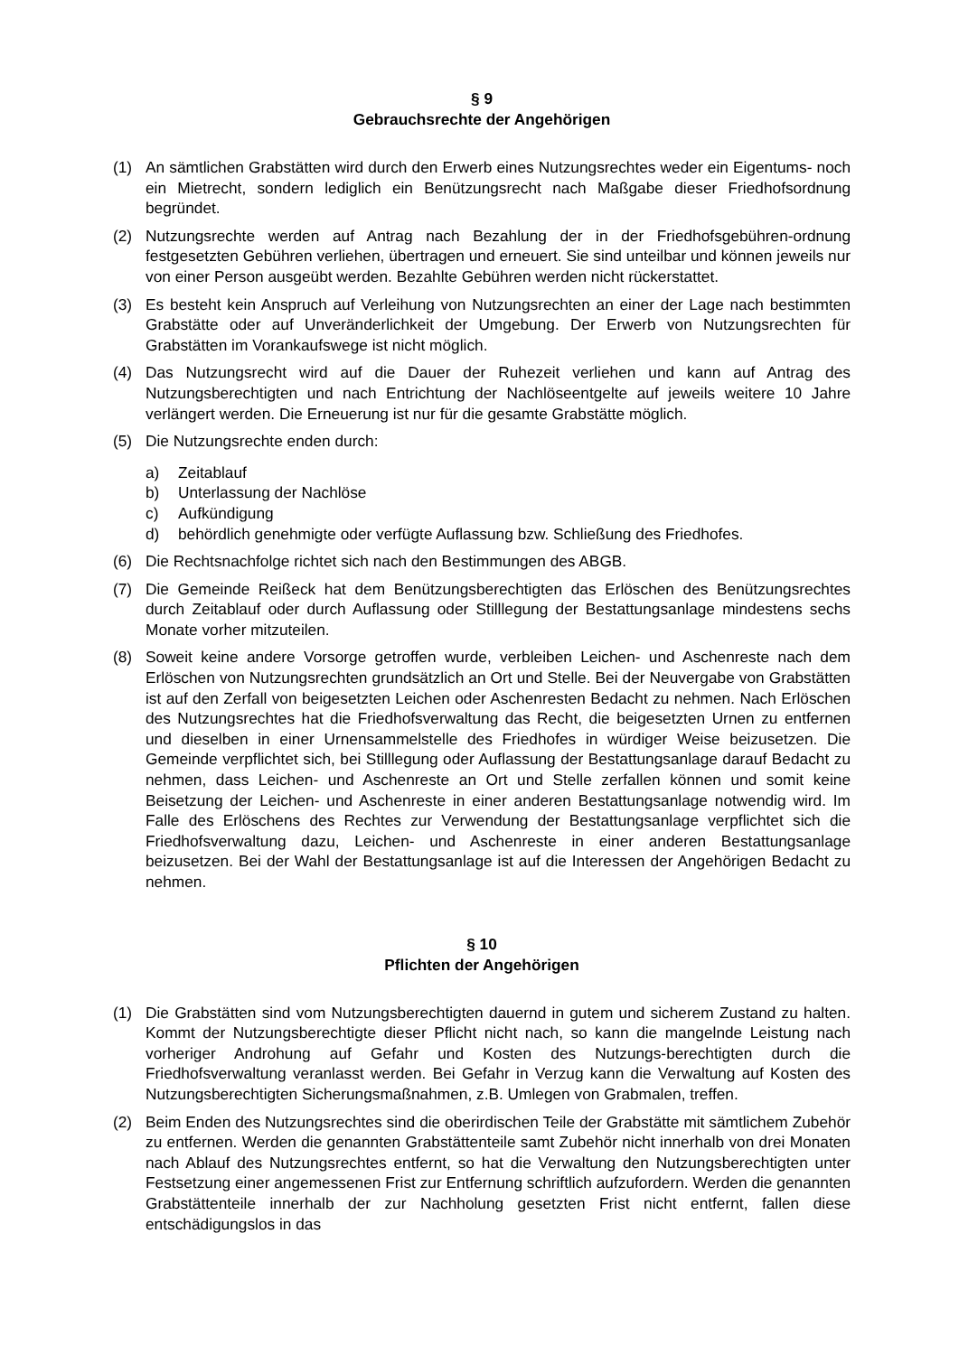§ 9
Gebrauchsrechte der Angehörigen
(1) An sämtlichen Grabstätten wird durch den Erwerb eines Nutzungsrechtes weder ein Eigentums- noch ein Mietrecht, sondern lediglich ein Benützungsrecht nach Maßgabe dieser Friedhofsordnung begründet.
(2) Nutzungsrechte werden auf Antrag nach Bezahlung der in der Friedhofsgebühren-ordnung festgesetzten Gebühren verliehen, übertragen und erneuert. Sie sind unteilbar und können jeweils nur von einer Person ausgeübt werden. Bezahlte Gebühren werden nicht rückerstattet.
(3) Es besteht kein Anspruch auf Verleihung von Nutzungsrechten an einer der Lage nach bestimmten Grabstätte oder auf Unveränderlichkeit der Umgebung. Der Erwerb von Nutzungsrechten für Grabstätten im Vorankaufswege ist nicht möglich.
(4) Das Nutzungsrecht wird auf die Dauer der Ruhezeit verliehen und kann auf Antrag des Nutzungsberechtigten und nach Entrichtung der Nachlöseentgelte auf jeweils weitere 10 Jahre verlängert werden. Die Erneuerung ist nur für die gesamte Grabstätte möglich.
(5) Die Nutzungsrechte enden durch:
a) Zeitablauf
b) Unterlassung der Nachlöse
c) Aufkündigung
d) behördlich genehmigte oder verfügte Auflassung bzw. Schließung des Friedhofes.
(6) Die Rechtsnachfolge richtet sich nach den Bestimmungen des ABGB.
(7) Die Gemeinde Reißeck hat dem Benützungsberechtigten das Erlöschen des Benützungsrechtes durch Zeitablauf oder durch Auflassung oder Stilllegung der Bestattungsanlage mindestens sechs Monate vorher mitzuteilen.
(8) Soweit keine andere Vorsorge getroffen wurde, verbleiben Leichen- und Aschenreste nach dem Erlöschen von Nutzungsrechten grundsätzlich an Ort und Stelle. Bei der Neuvergabe von Grabstätten ist auf den Zerfall von beigesetzten Leichen oder Aschenresten Bedacht zu nehmen. Nach Erlöschen des Nutzungsrechtes hat die Friedhofsverwaltung das Recht, die beigesetzten Urnen zu entfernen und dieselben in einer Urnensammelstelle des Friedhofes in würdiger Weise beizusetzen. Die Gemeinde verpflichtet sich, bei Stilllegung oder Auflassung der Bestattungsanlage darauf Bedacht zu nehmen, dass Leichen- und Aschenreste an Ort und Stelle zerfallen können und somit keine Beisetzung der Leichen- und Aschenreste in einer anderen Bestattungsanlage notwendig wird. Im Falle des Erlöschens des Rechtes zur Verwendung der Bestattungsanlage verpflichtet sich die Friedhofsverwaltung dazu, Leichen- und Aschenreste in einer anderen Bestattungsanlage beizusetzen. Bei der Wahl der Bestattungsanlage ist auf die Interessen der Angehörigen Bedacht zu nehmen.
§ 10
Pflichten der Angehörigen
(1) Die Grabstätten sind vom Nutzungsberechtigten dauernd in gutem und sicherem Zustand zu halten. Kommt der Nutzungsberechtigte dieser Pflicht nicht nach, so kann die mangelnde Leistung nach vorheriger Androhung auf Gefahr und Kosten des Nutzungs-berechtigten durch die Friedhofsverwaltung veranlasst werden. Bei Gefahr in Verzug kann die Verwaltung auf Kosten des Nutzungsberechtigten Sicherungsmaßnahmen, z.B. Umlegen von Grabmalen, treffen.
(2) Beim Enden des Nutzungsrechtes sind die oberirdischen Teile der Grabstätte mit sämtlichem Zubehör zu entfernen. Werden die genannten Grabstättenteile samt Zubehör nicht innerhalb von drei Monaten nach Ablauf des Nutzungsrechtes entfernt, so hat die Verwaltung den Nutzungsberechtigten unter Festsetzung einer angemessenen Frist zur Entfernung schriftlich aufzufordern. Werden die genannten Grabstättenteile innerhalb der zur Nachholung gesetzten Frist nicht entfernt, fallen diese entschädigungslos in das